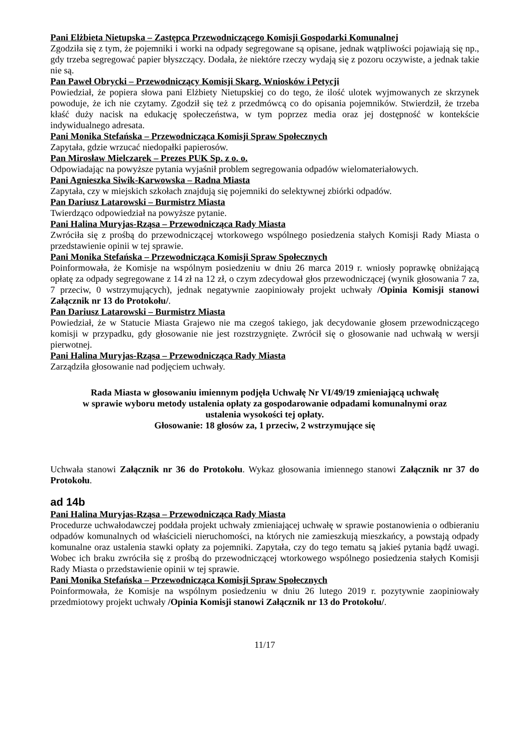Pani Elżbieta Nietupska – Zastępca Przewodniczącego Komisji Gospodarki Komunalnej
Zgodziła się z tym, że pojemniki i worki na odpady segregowane są opisane, jednak wątpliwości pojawiają się np., gdy trzeba segregować papier błyszczący. Dodała, że niektóre rzeczy wydają się z pozoru oczywiste, a jednak takie nie są.
Pan Paweł Obrycki – Przewodniczący Komisji Skarg, Wniosków i Petycji
Powiedział, że popiera słowa pani Elżbiety Nietupskiej co do tego, że ilość ulotek wyjmowanych ze skrzynek powoduje, że ich nie czytamy. Zgodził się też z przedmówcą co do opisania pojemników. Stwierdził, że trzeba kłaść duży nacisk na edukację społeczeństwa, w tym poprzez media oraz jej dostępność w kontekście indywidualnego adresata.
Pani Monika Stefańska – Przewodnicząca Komisji Spraw Społecznych
Zapytała, gdzie wrzucać niedopałki papierosów.
Pan Mirosław Mielczarek – Prezes PUK Sp. z o. o.
Odpowiadając na powyższe pytania wyjaśnił problem segregowania odpadów wielomateriałowych.
Pani Agnieszka Siwik-Karwowska – Radna Miasta
Zapytała, czy w miejskich szkołach znajdują się pojemniki do selektywnej zbiórki odpadów.
Pan Dariusz Latarowski – Burmistrz Miasta
Twierdząco odpowiedział na powyższe pytanie.
Pani Halina Muryjas-Rząsa – Przewodnicząca Rady Miasta
Zwróciła się z prośbą do przewodniczącej wtorkowego wspólnego posiedzenia stałych Komisji Rady Miasta o przedstawienie opinii w tej sprawie.
Pani Monika Stefańska – Przewodnicząca Komisji Spraw Społecznych
Poinformowała, że Komisje na wspólnym posiedzeniu w dniu 26 marca 2019 r. wniosły poprawkę obniżającą opłatę za odpady segregowane z 14 zł na 12 zł, o czym zdecydował głos przewodniczącej (wynik głosowania 7 za, 7 przeciw, 0 wstrzymujących), jednak negatywnie zaopiniowały projekt uchwały /Opinia Komisji stanowi Załącznik nr 13 do Protokołu/.
Pan Dariusz Latarowski – Burmistrz Miasta
Powiedział, że w Statucie Miasta Grajewo nie ma czegoś takiego, jak decydowanie głosem przewodniczącego komisji w przypadku, gdy głosowanie nie jest rozstrzygnięte. Zwrócił się o głosowanie nad uchwałą w wersji pierwotnej.
Pani Halina Muryjas-Rząsa – Przewodnicząca Rady Miasta
Zarządziła głosowanie nad podjęciem uchwały.
Rada Miasta w głosowaniu imiennym podjęła Uchwałę Nr VI/49/19 zmieniającą uchwałę
w sprawie wyboru metody ustalenia opłaty za gospodarowanie odpadami komunalnymi oraz
ustalenia wysokości tej opłaty.
Głosowanie: 18 głosów za, 1 przeciw, 2 wstrzymujące się
Uchwała stanowi Załącznik nr 36 do Protokołu. Wykaz głosowania imiennego stanowi Załącznik nr 37 do Protokołu.
ad 14b
Pani Halina Muryjas-Rząsa – Przewodnicząca Rady Miasta
Procedurze uchwałodawczej poddała projekt uchwały zmieniającej uchwałę w sprawie postanowienia o odbieraniu odpadów komunalnych od właścicieli nieruchomości, na których nie zamieszkują mieszkańcy, a powstają odpady komunalne oraz ustalenia stawki opłaty za pojemniki. Zapytała, czy do tego tematu są jakieś pytania bądź uwagi. Wobec ich braku zwróciła się z prośbą do przewodniczącej wtorkowego wspólnego posiedzenia stałych Komisji Rady Miasta o przedstawienie opinii w tej sprawie.
Pani Monika Stefańska – Przewodnicząca Komisji Spraw Społecznych
Poinformowała, że Komisje na wspólnym posiedzeniu w dniu 26 lutego 2019 r. pozytywnie zaopiniowały przedmiotowy projekt uchwały /Opinia Komisji stanowi Załącznik nr 13 do Protokołu/.
11/17